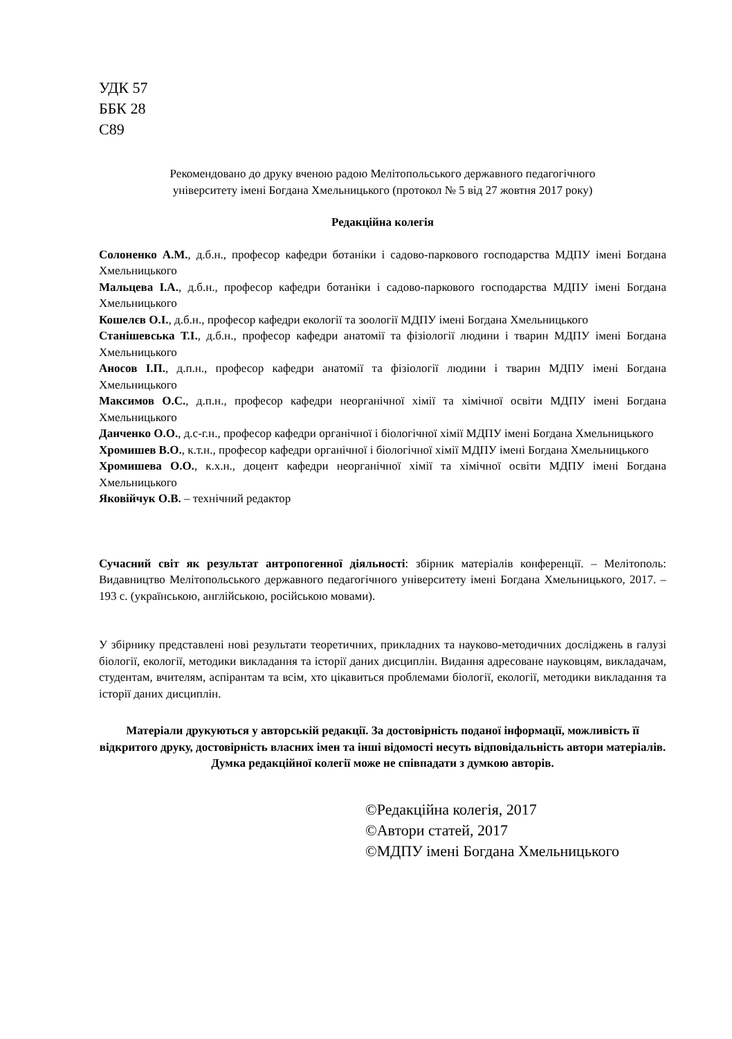УДК 57
ББК 28
С89
Рекомендовано до друку вченою радою Мелітопольського державного педагогічного
університету імені Богдана Хмельницького (протокол № 5 від 27 жовтня 2017 року)
Редакційна колегія
Солоненко А.М., д.б.н., професор кафедри ботаніки і садово-паркового господарства МДПУ імені Богдана Хмельницького
Мальцева І.А., д.б.н., професор кафедри ботаніки і садово-паркового господарства МДПУ імені Богдана Хмельницького
Кошелєв О.І., д.б.н., професор кафедри екології та зоології МДПУ імені Богдана Хмельницького
Станішевська Т.І., д.б.н., професор кафедри анатомії та фізіології людини і тварин МДПУ імені Богдана Хмельницького
Аносов І.П., д.п.н., професор кафедри анатомії та фізіології людини і тварин МДПУ імені Богдана Хмельницького
Максимов О.С., д.п.н., професор кафедри неорганічної хімії та хімічної освіти МДПУ імені Богдана Хмельницького
Данченко О.О., д.с-г.н., професор кафедри органічної і біологічної хімії МДПУ імені Богдана Хмельницького
Хромишев В.О., к.т.н., професор кафедри органічної і біологічної хімії МДПУ імені Богдана Хмельницького
Хромишева О.О., к.х.н., доцент кафедри неорганічної хімії та хімічної освіти МДПУ імені Богдана Хмельницького
Яковійчук О.В. – технічний редактор
Сучасний світ як результат антропогенної діяльності: збірник матеріалів конференції. – Мелітополь: Видавництво Мелітопольського державного педагогічного університету імені Богдана Хмельницького, 2017. – 193 с. (українською, англійською, російською мовами).
У збірнику представлені нові результати теоретичних, прикладних та науково-методичних досліджень в галузі біології, екології, методики викладання та історії даних дисциплін. Видання адресоване науковцям, викладачам, студентам, вчителям, аспірантам та всім, хто цікавиться проблемами біології, екології, методики викладання та історії даних дисциплін.
Матеріали друкуються у авторській редакції. За достовірність поданої інформації, можливість її відкритого друку, достовірність власних імен та інші відомості несуть відповідальність автори матеріалів. Думка редакційної колегії може не співпадати з думкою авторів.
©Редакційна колегія, 2017
©Автори статей, 2017
©МДПУ імені Богдана Хмельницького